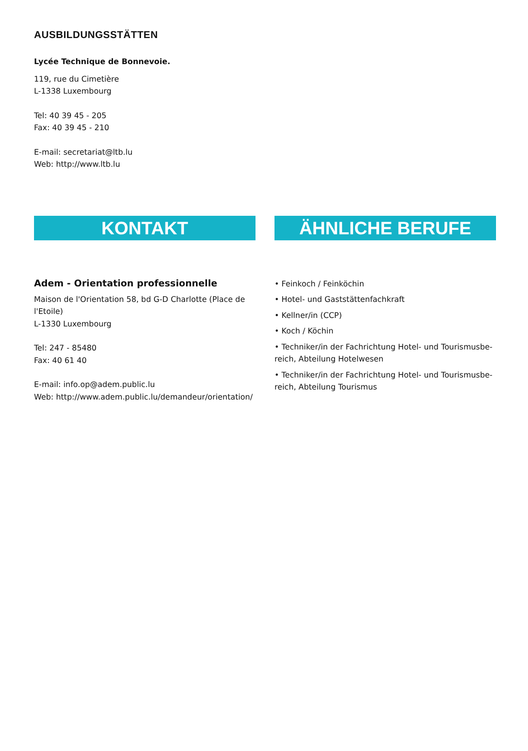AUSBILDUNGSSTÄTTEN
Lycée Technique de Bonnevoie.
119, rue du Cimetière
L-1338 Luxembourg
Tel: 40 39 45 - 205
Fax: 40 39 45 - 210
E-mail: secretariat@ltb.lu
Web: http://www.ltb.lu
KONTAKT
Adem - Orientation professionnelle
Maison de l'Orientation 58, bd G-D Charlotte (Place de l'Etoile)
L-1330 Luxembourg
Tel: 247 - 85480
Fax: 40 61 40
E-mail: info.op@adem.public.lu
Web: http://www.adem.public.lu/demandeur/orientation/
ÄHNLICHE BERUFE
• Feinkoch / Feinköchin
• Hotel- und Gaststättenfachkraft
• Kellner/in (CCP)
• Koch / Köchin
• Techniker/in der Fachrichtung Hotel- und Tourismusbe-reich, Abteilung Hotelwesen
• Techniker/in der Fachrichtung Hotel- und Tourismusbe-reich, Abteilung Tourismus